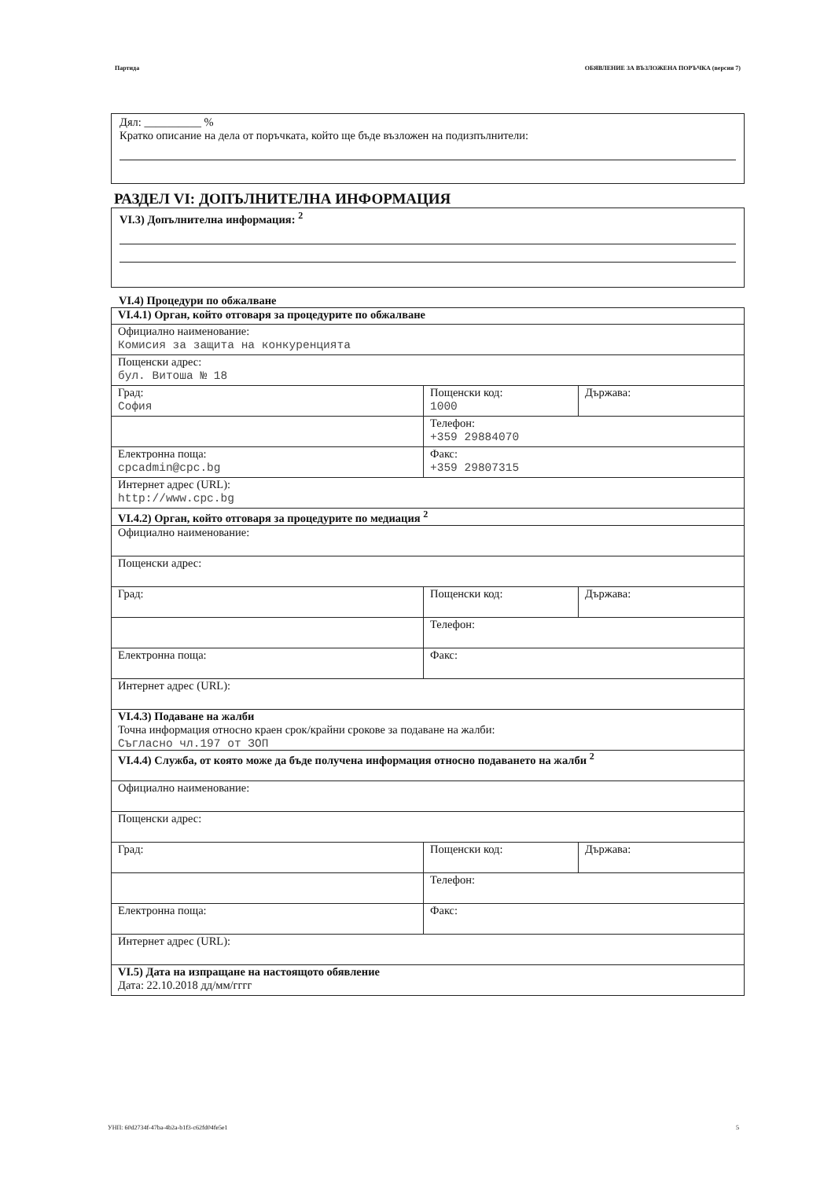Партида ОБЯВЛЕНИЕ ЗА ВЪЗЛОЖЕНА ПОРЪЧКА (версия 7)
Дял: __________ %
Кратко описание на дела от поръчката, който ще бъде възложен на подизпълнители:
РАЗДЕЛ VI: ДОПЪЛНИТЕЛНА ИНФОРМАЦИЯ
VI.3) Допълнителна информация: <sup>2</sup>
VI.4) Процедури по обжалване
| VI.4.1) Орган, който отговаря за процедурите по обжалване | | |
| Официално наименование: Комисия за защита на конкуренцията | | |
| Пощенски адрес: бул. Витоша № 18 | | |
| Град: София | Пощенски код: 1000 | Държава: |
| | Телефон: +359 29884070 | |
| Електронна поща: cpcadmin@cpc.bg | Факс: +359 29807315 | |
| Интернет адрес (URL): http://www.cpc.bg | | |
| VI.4.2) Орган, който отговаря за процедурите по медиация <sup>2</sup> | | |
| Официално наименование: | | |
| Пощенски адрес: | | |
| Град: | Пощенски код: | Държава: |
| | Телефон: | |
| Електронна поща: | Факс: | |
| Интернет адрес (URL): | | |
| VI.4.3) Подаване на жалби Точна информация относно краен срок/крайни срокове за подаване на жалби: Съгласно чл.197 от ЗОП | | |
| VI.4.4) Служба, от която може да бъде получена информация относно подаването на жалби <sup>2</sup> | | |
| Официално наименование: | | |
| Пощенски адрес: | | |
| Град: | Пощенски код: | Държава: |
| | Телефон: | |
| Електронна поща: | Факс: | |
| Интернет адрес (URL): | | |
| VI.5) Дата на изпращане на настоящото обявление Дата: 22.10.2018 дд/мм/гггг | | |
УНП: 60d2734f-47ba-4b2a-b1f3-c62fd04fe5e1 5